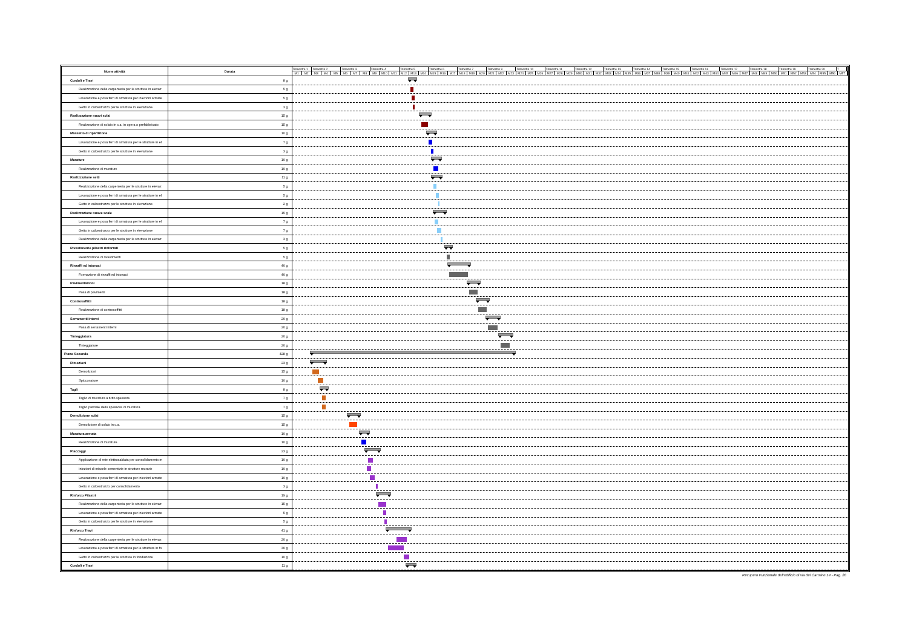| Nome attività | Durata | Trimestre 1 Trimestre 2 Trimestre 3 Trimestre 4 Trimestre 5 Trimestre 6 Trimestre 7 Trimestre 9 Trimestre 10 Trimestre 11 Trimestre 12 Trimestre 13 Trimestre 14 Trimestre 15 Trimestre 16 Trimestre 17 Trimestre 18 Trimestre 19 Trimestre 20 T M1 M2 M3 M4 M5 M6 M7 M8 M9 M10 M11 M12 M13 M14 M15 M16 M17 M18 M19 M20 M21 M22 M23 M24 M25 M26 M27 M28 M29 M30 M31 M32 M33 M34 M35 M36 M37 M38 M39 M40 M41 M42 M43 M44 M45 M46 M47 M48 M49 M50 M51 M52 M53 M54 M55 M56 M57 |
| --- | --- | --- |
| Cordoli e Travi | 8 g | |
| Realizzazione della carpenteria per le strutture in elevaz | 5 g | |
| Lavorazione e posa ferri di armatura per iniezioni armate | 5 g | |
| Getto in calcestruzzo per le strutture in elevazione | 3 g | |
| Realizzazione nuovi solai | 15 g | |
| Realizzazione di solaio in c.a. in opera o prefabbricato | 15 g | |
| Massetto di ripartizione | 10 g | |
| Lavorazione e posa ferri di armatura per le strutture in el | 7 g | |
| Getto in calcestruzzo per le strutture in elevazione | 3 g | |
| Murature | 10 g | |
| Realizzazione di murature | 10 g | |
| Realizzazione setti | 11 g | |
| Realizzazione della carpenteria per le strutture in elevaz | 5 g | |
| Lavorazione e posa ferri di armatura per le strutture in el | 5 g | |
| Getto in calcestruzzo per le strutture in elevazione | 2 g | |
| Realizzazione nuove scale | 15 g | |
| Lavorazione e posa ferri di armatura per le strutture in el | 7 g | |
| Getto in calcestruzzo per le strutture in elevazione | 7 g | |
| Realizzazione della carpenteria per le strutture in elevaz | 3 g | |
| Rivestimento pilastri rinforzati | 5 g | |
| Realizzazione di rivestimenti | 5 g | |
| Rinzaffi ed intonaci | 40 g | |
| Formazione di rinzaffi ed intonaci | 40 g | |
| Pavimentazioni | 18 g | |
| Posa di pavimenti | 18 g | |
| Controsoffitti | 18 g | |
| Realizzazione di controsoffitti | 18 g | |
| Serramenti interni | 20 g | |
| Posa di serramenti interni | 20 g | |
| Tinteggiatura | 20 g | |
| Tinteggiature | 20 g | |
| Piano Secondo | 428 g | |
| Rimozioni | 23 g | |
| Demolizioni | 15 g | |
| Spicconature | 10 g | |
| Tagli | 8 g | |
| Taglio di muratura a tutto spessore | 7 g | |
| Taglio parziale dello spessore di muratura | 7 g | |
| Demolizione solai | 15 g | |
| Demolizione di solaio in c.a. | 15 g | |
| Muratura armata | 10 g | |
| Realizzazione di murature | 10 g | |
| Placcaggi | 23 g | |
| Applicazione di rete elettrosaldata per consolidamento m | 10 g | |
| Iniezioni di miscele cementizie in strutture murarie | 10 g | |
| Lavorazione e posa ferri di armatura per iniezioni armate | 10 g | |
| Getto in calcestruzzo per consolidamento | 3 g | |
| Rinforzo Pilastri | 19 g | |
| Realizzazione della carpenteria per le strutture in elevaz | 15 g | |
| Lavorazione e posa ferri di armatura per iniezioni armate | 5 g | |
| Getto in calcestruzzo per le strutture in elevazione | 5 g | |
| Rinforzo Travi | 41 g | |
| Realizzazione della carpenteria per le strutture in elevaz | 20 g | |
| Lavorazione e posa ferri di armatura per le strutture in fo | 30 g | |
| Getto in calcestruzzo per le strutture in fondazione | 10 g | |
| Cordoli e Travi | 11 g | |
Recupero Funzionale dell'edificio di via del Carmine 14 - Pag. 20